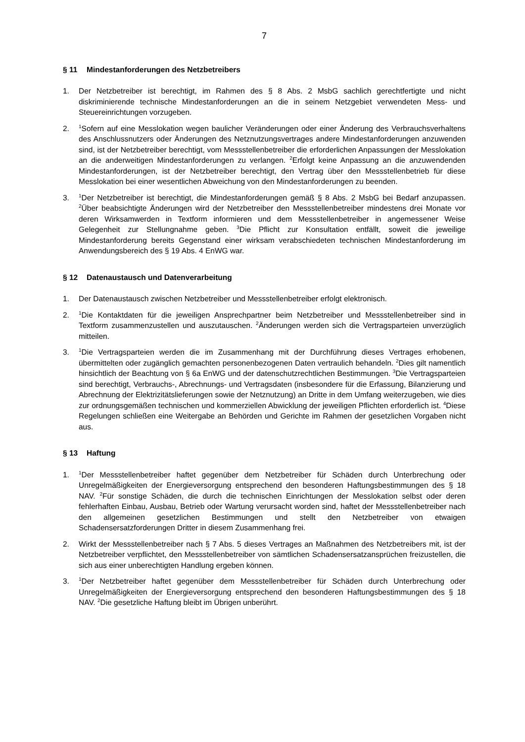7
§ 11 Mindestanforderungen des Netzbetreibers
1. Der Netzbetreiber ist berechtigt, im Rahmen des § 8 Abs. 2 MsbG sachlich gerechtfertigte und nicht diskriminierende technische Mindestanforderungen an die in seinem Netzgebiet verwendeten Mess- und Steuereinrichtungen vorzugeben.
2.
<sup>1</sup> Sofern auf eine Messlokation wegen baulicher Veränderungen oder einer Änderung des Verbrauchsverhaltens des Anschlussnutzers oder Änderungen des Netznutzungsvertrages andere Mindestanforderungen anzuwenden sind, ist der Netzbetreiber berechtigt, vom Messstellenbetreiber die erforderlichen Anpassungen der Messlokation an die anderweitigen Mindestanforderungen zu verlangen. <sup>2</sup>Erfolgt keine Anpassung an die anzuwendenden Mindestanforderungen, ist der Netzbetreiber berechtigt, den Vertrag über den Messstellenbetrieb für diese Messlokation bei einer wesentlichen Abweichung von den Mindestanforderungen zu beenden.
3.
<sup>1</sup> Der Netzbetreiber ist berechtigt, die Mindestanforderungen gemäß § 8 Abs. 2 MsbG bei Bedarf anzupassen. <sup>2</sup>Über beabsichtigte Änderungen wird der Netzbetreiber den Messstellenbetreiber mindestens drei Monate vor deren Wirksamwerden in Textform informieren und dem Messstellenbetreiber in angemessener Weise Gelegenheit zur Stellungnahme geben. <sup>3</sup>Die Pflicht zur Konsultation entfällt, soweit die jeweilige Mindestanforderung bereits Gegenstand einer wirksam verabschiedeten technischen Mindestanforderung im Anwendungsbereich des § 19 Abs. 4 EnWG war.
§ 12 Datenaustausch und Datenverarbeitung
1. Der Datenaustausch zwischen Netzbetreiber und Messstellenbetreiber erfolgt elektronisch.
2.
<sup>1</sup> Die Kontaktdaten für die jeweiligen Ansprechpartner beim Netzbetreiber und Messstellenbetreiber sind in Textform zusammenzustellen und auszutauschen. <sup>2</sup>Änderungen werden sich die Vertragsparteien unverzüglich mitteilen.
3.
<sup>1</sup> Die Vertragsparteien werden die im Zusammenhang mit der Durchführung dieses Vertrages erhobenen, übermittelten oder zugänglich gemachten personenbezogenen Daten vertraulich behandeln. <sup>2</sup>Dies gilt namentlich hinsichtlich der Beachtung von § 6a EnWG und der datenschutzrechtlichen Bestimmungen. <sup>3</sup>Die Vertragsparteien sind berechtigt, Verbrauchs-, Abrechnungs- und Vertragsdaten (insbesondere für die Erfassung, Bilanzierung und Abrechnung der Elektrizitätslieferungen sowie der Netznutzung) an Dritte in dem Umfang weiterzugeben, wie dies zur ordnungsgemäßen technischen und kommerziellen Abwicklung der jeweiligen Pflichten erforderlich ist. <sup>4</sup>Diese Regelungen schließen eine Weitergabe an Behörden und Gerichte im Rahmen der gesetzlichen Vorgaben nicht aus.
§ 13 Haftung
1.
<sup>1</sup> Der Messstellenbetreiber haftet gegenüber dem Netzbetreiber für Schäden durch Unterbrechung oder Unregelmäßigkeiten der Energieversorgung entsprechend den besonderen Haftungsbestimmungen des § 18 NAV. <sup>2</sup>Für sonstige Schäden, die durch die technischen Einrichtungen der Messlokation selbst oder deren fehlerhaften Einbau, Ausbau, Betrieb oder Wartung verursacht worden sind, haftet der Messstellenbetreiber nach den allgemeinen gesetzlichen Bestimmungen und stellt den Netzbetreiber von etwaigen Schadensersatzforderungen Dritter in diesem Zusammenhang frei.
2. Wirkt der Messstellenbetreiber nach § 7 Abs. 5 dieses Vertrages an Maßnahmen des Netzbetreibers mit, ist der Netzbetreiber verpflichtet, den Messstellenbetreiber von sämtlichen Schadensersatzansprüchen freizustellen, die sich aus einer unberechtigten Handlung ergeben können.
3.
<sup>1</sup> Der Netzbetreiber haftet gegenüber dem Messstellenbetreiber für Schäden durch Unterbrechung oder Unregelmäßigkeiten der Energieversorgung entsprechend den besonderen Haftungsbestimmungen des § 18 NAV. <sup>2</sup>Die gesetzliche Haftung bleibt im Übrigen unberührt.